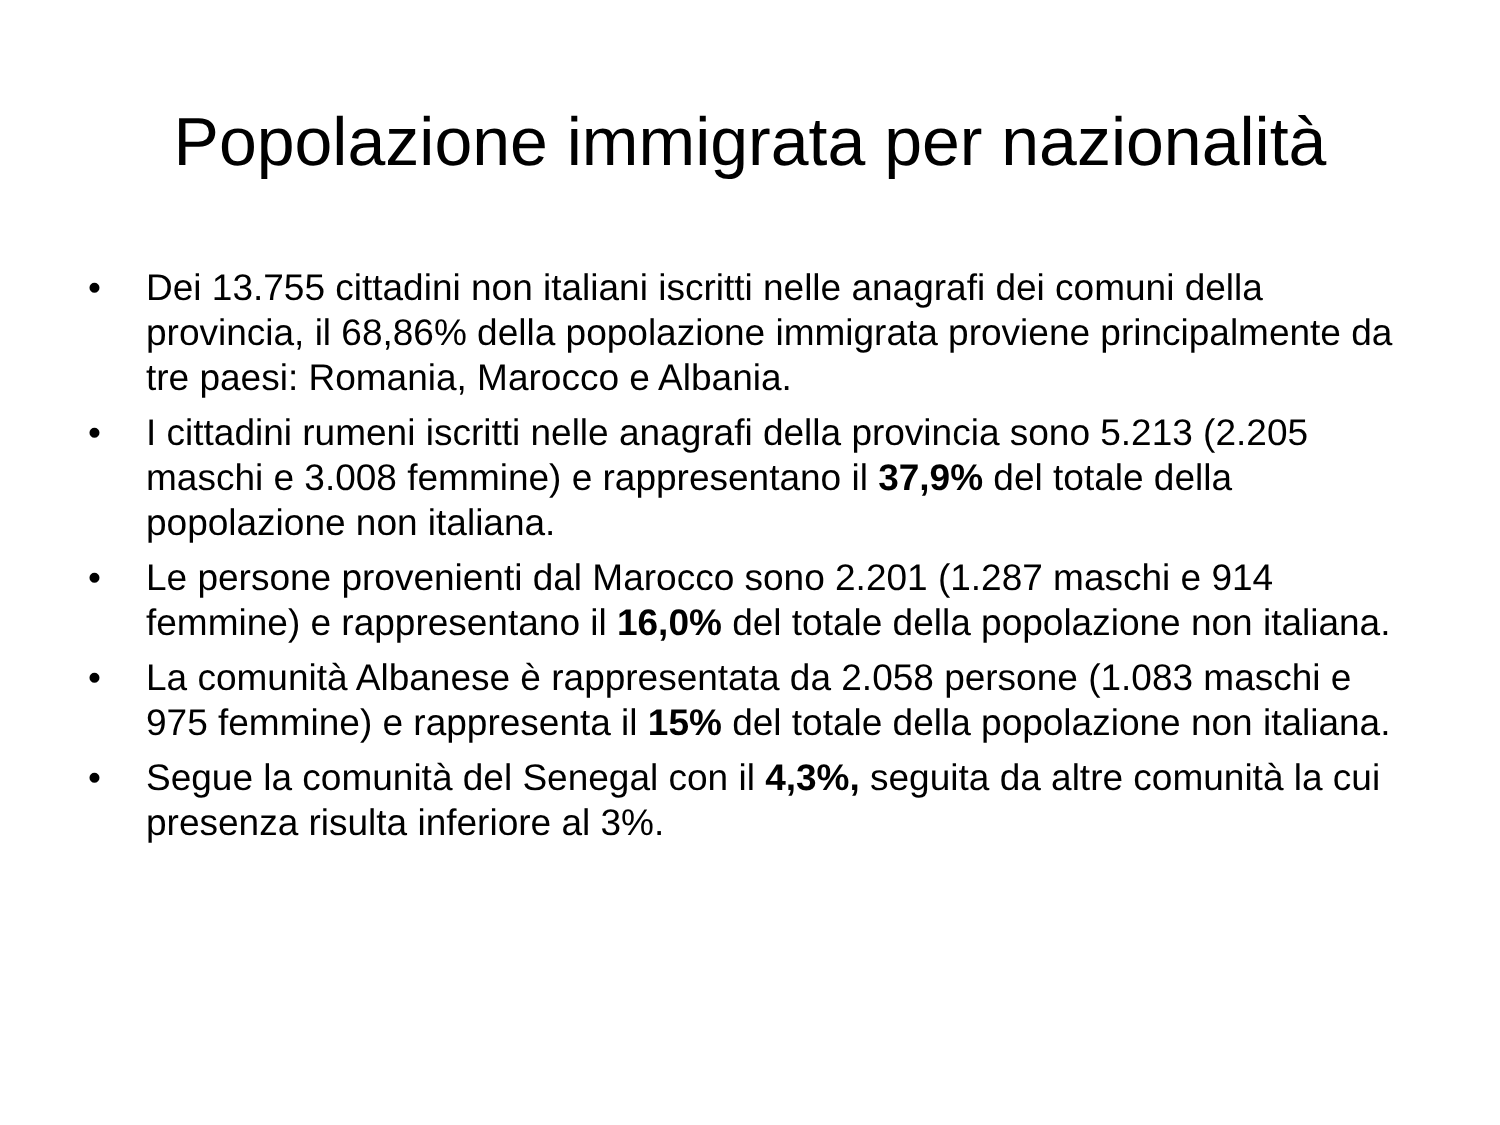Popolazione immigrata per nazionalità
• Dei 13.755 cittadini non italiani iscritti nelle anagrafi dei comuni della provincia, il 68,86% della popolazione immigrata proviene principalmente da tre paesi: Romania, Marocco e Albania.
• I cittadini rumeni iscritti nelle anagrafi della provincia sono 5.213 (2.205 maschi e 3.008 femmine) e rappresentano il 37,9% del totale della popolazione non italiana.
• Le persone provenienti dal Marocco sono 2.201 (1.287 maschi e 914 femmine) e rappresentano il 16,0% del totale della popolazione non italiana.
• La comunità Albanese è rappresentata da 2.058 persone (1.083 maschi e 975 femmine) e rappresenta il 15% del totale della popolazione non italiana.
• Segue la comunità del Senegal con il 4,3%, seguita da altre comunità la cui presenza risulta inferiore al 3%.